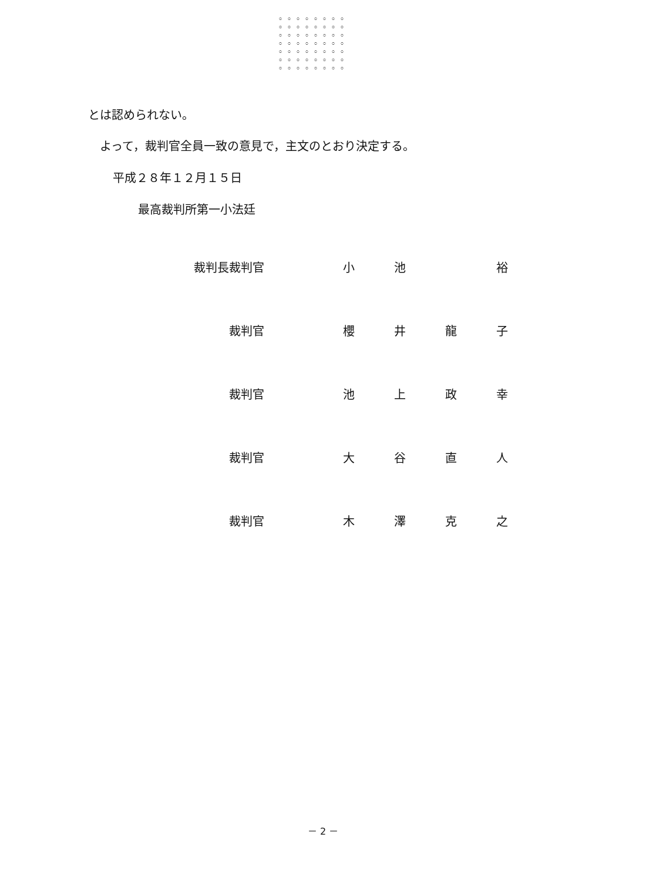とは認められない。
よって，裁判官全員一致の意見で，主文のとおり決定する。
平成２８年１２月１５日
最高裁判所第一小法廷
| 裁判長裁判官 | 小 | 池 | | 裕 |
| 裁判官 | 櫻 | 井 | 龍 | 子 |
| 裁判官 | 池 | 上 | 政 | 幸 |
| 裁判官 | 大 | 谷 | 直 | 人 |
| 裁判官 | 木 | 澤 | 克 | 之 |
－ 2 －